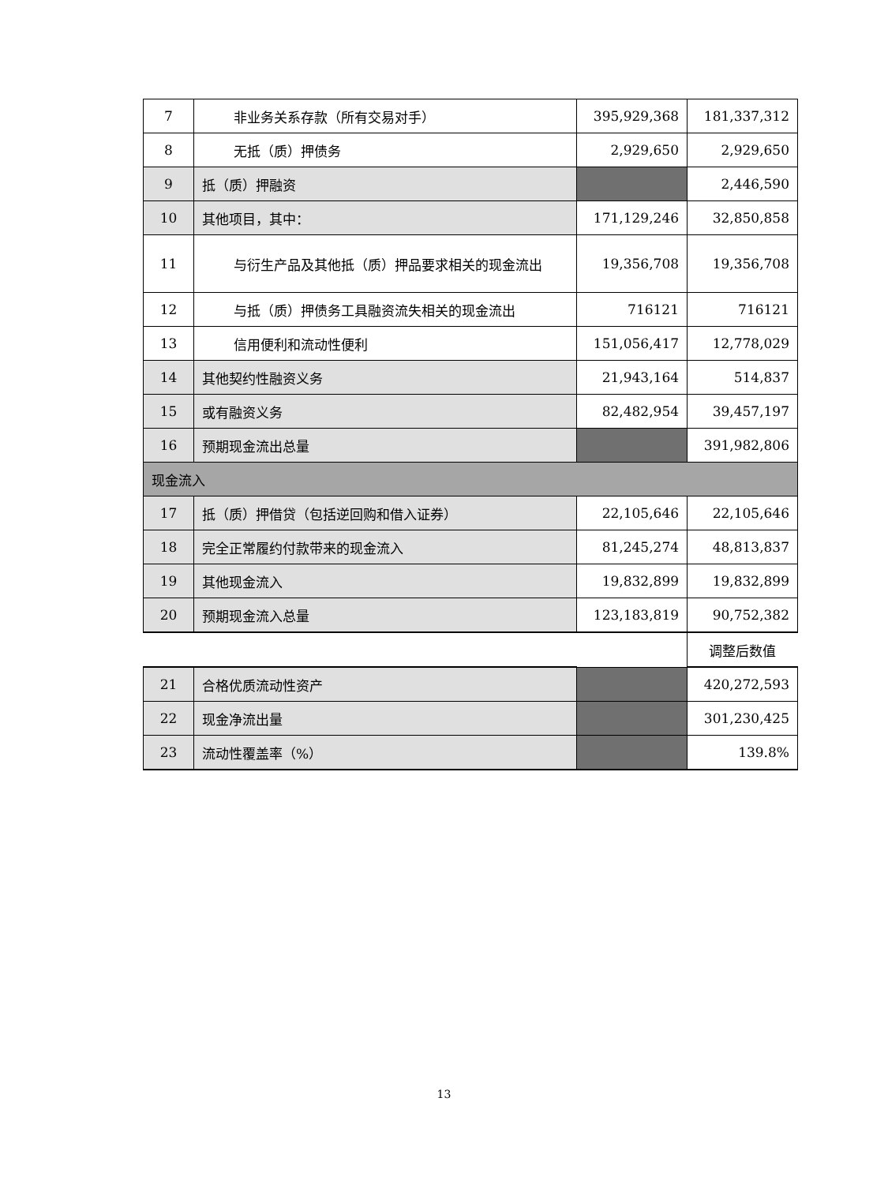| 7 | 非业务关系存款（所有交易对手） | 395,929,368 | 181,337,312 |
| 8 | 无抵（质）押债务 | 2,929,650 | 2,929,650 |
| 9 | 抵（质）押融资 | | 2,446,590 |
| 10 | 其他项目，其中： | 171,129,246 | 32,850,858 |
| 11 | 与衍生产品及其他抵（质）押品要求相关的现金流出 | 19,356,708 | 19,356,708 |
| 12 | 与抵（质）押债务工具融资流失相关的现金流出 | 716121 | 716121 |
| 13 | 信用便利和流动性便利 | 151,056,417 | 12,778,029 |
| 14 | 其他契约性融资义务 | 21,943,164 | 514,837 |
| 15 | 或有融资义务 | 82,482,954 | 39,457,197 |
| 16 | 预期现金流出总量 | | 391,982,806 |
| 现金流入 | | | |
| 17 | 抵（质）押借贷（包括逆回购和借入证券） | 22,105,646 | 22,105,646 |
| 18 | 完全正常履约付款带来的现金流入 | 81,245,274 | 48,813,837 |
| 19 | 其他现金流入 | 19,832,899 | 19,832,899 |
| 20 | 预期现金流入总量 | 123,183,819 | 90,752,382 |
| | | | 调整后数值 |
| 21 | 合格优质流动性资产 | | 420,272,593 |
| 22 | 现金净流出量 | | 301,230,425 |
| 23 | 流动性覆盖率（%） | | 139.8% |
13